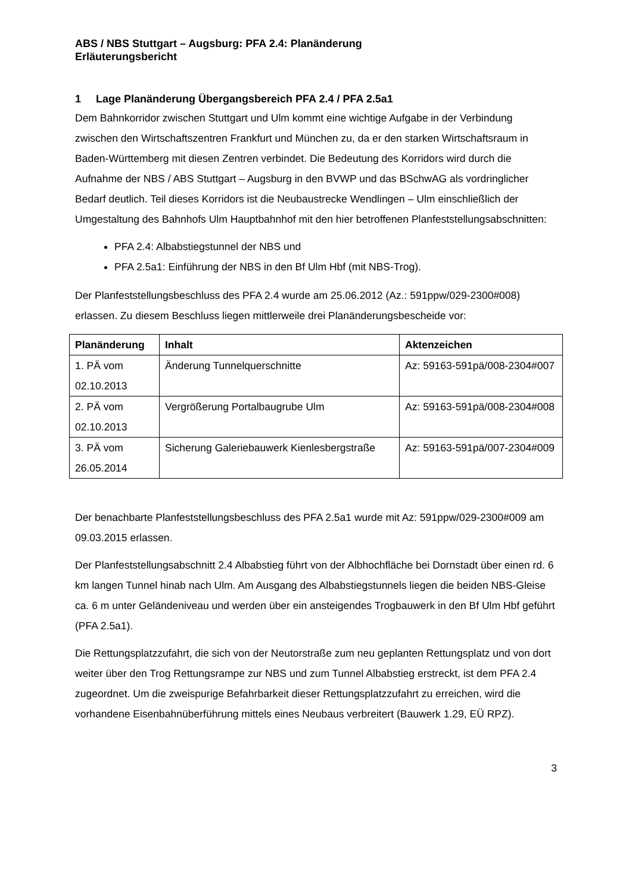ABS / NBS Stuttgart – Augsburg: PFA 2.4: Planänderung
Erläuterungsbericht
1 Lage Planänderung Übergangsbereich PFA 2.4 / PFA 2.5a1
Dem Bahnkorridor zwischen Stuttgart und Ulm kommt eine wichtige Aufgabe in der Verbindung zwischen den Wirtschaftszentren Frankfurt und München zu, da er den starken Wirtschaftsraum in Baden-Württemberg mit diesen Zentren verbindet. Die Bedeutung des Korridors wird durch die Aufnahme der NBS / ABS Stuttgart – Augsburg in den BVWP und das BSchwAG als vordringlicher Bedarf deutlich. Teil dieses Korridors ist die Neubaustrecke Wendlingen – Ulm einschließlich der Umgestaltung des Bahnhofs Ulm Hauptbahnhof mit den hier betroffenen Planfeststellungsabschnitten:
PFA 2.4: Albabstiegstunnel der NBS und
PFA 2.5a1: Einführung der NBS in den Bf Ulm Hbf (mit NBS-Trog).
Der Planfeststellungsbeschluss des PFA 2.4 wurde am 25.06.2012 (Az.: 591ppw/029-2300#008) erlassen. Zu diesem Beschluss liegen mittlerweile drei Planänderungsbescheide vor:
| Planänderung | Inhalt | Aktenzeichen |
| --- | --- | --- |
| 1. PÄ vom 02.10.2013 | Änderung Tunnelquerschnitte | Az: 59163-591pä/008-2304#007 |
| 2. PÄ vom 02.10.2013 | Vergrößerung Portalbaugrube Ulm | Az: 59163-591pä/008-2304#008 |
| 3. PÄ vom 26.05.2014 | Sicherung Galeriebauwerk Kienlesbergstraße | Az: 59163-591pä/007-2304#009 |
Der benachbarte Planfeststellungsbeschluss des PFA 2.5a1 wurde mit Az: 591ppw/029-2300#009 am 09.03.2015 erlassen.
Der Planfeststellungsabschnitt 2.4 Albabstieg führt von der Albhochfläche bei Dornstadt über einen rd. 6 km langen Tunnel hinab nach Ulm. Am Ausgang des Albabstiegstunnels liegen die beiden NBS-Gleise ca. 6 m unter Geländeniveau und werden über ein ansteigendes Trogbauwerk in den Bf Ulm Hbf geführt (PFA 2.5a1).
Die Rettungsplatzzufahrt, die sich von der Neutorstraße zum neu geplanten Rettungsplatz und von dort weiter über den Trog Rettungsrampe zur NBS und zum Tunnel Albabstieg erstreckt, ist dem PFA 2.4 zugeordnet. Um die zweispurige Befahrbarkeit dieser Rettungsplatzzufahrt zu erreichen, wird die vorhandene Eisenbahnüberführung mittels eines Neubaus verbreitert (Bauwerk 1.29, EÜ RPZ).
3